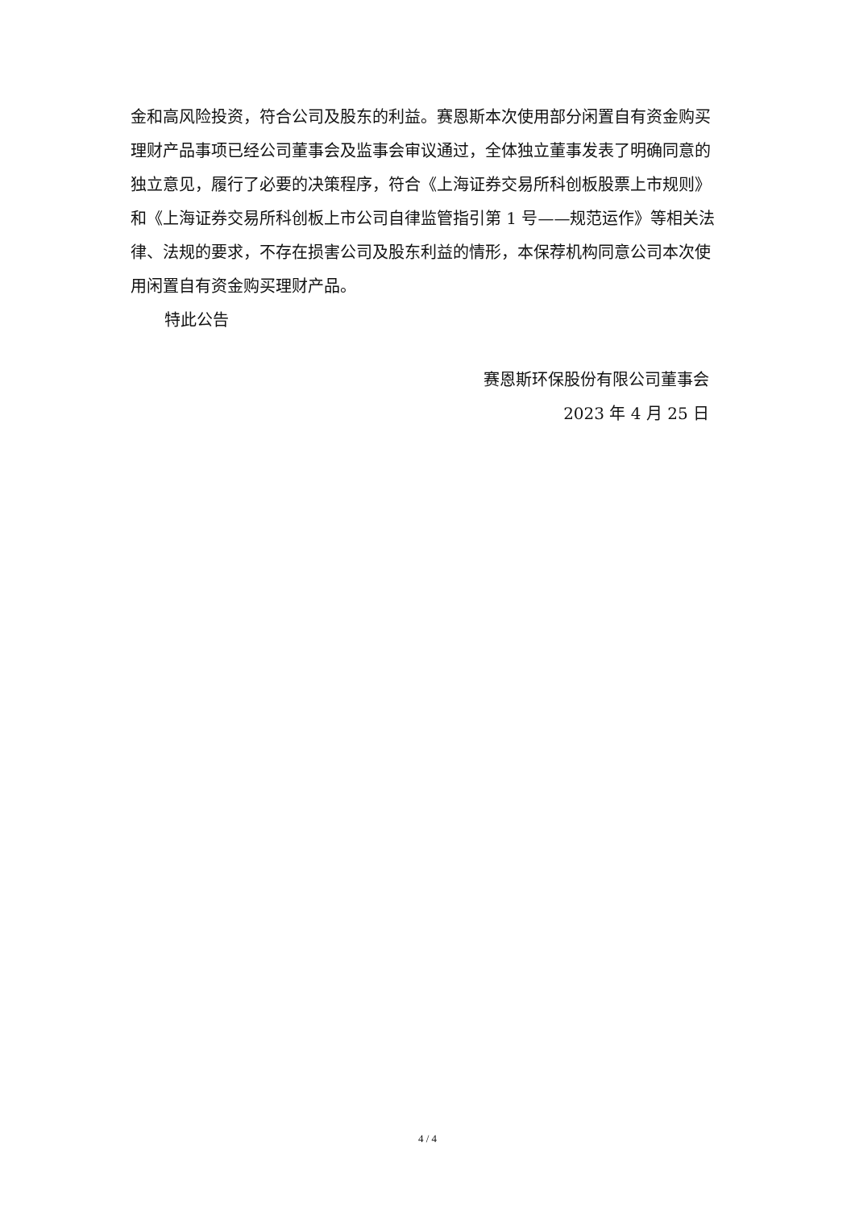金和高风险投资，符合公司及股东的利益。赛恩斯本次使用部分闲置自有资金购买理财产品事项已经公司董事会及监事会审议通过，全体独立董事发表了明确同意的独立意见，履行了必要的决策程序，符合《上海证券交易所科创板股票上市规则》和《上海证券交易所科创板上市公司自律监管指引第 1 号——规范运作》等相关法律、法规的要求，不存在损害公司及股东利益的情形，本保荐机构同意公司本次使用闲置自有资金购买理财产品。
特此公告
赛恩斯环保股份有限公司董事会
2023 年 4 月 25 日
4 / 4